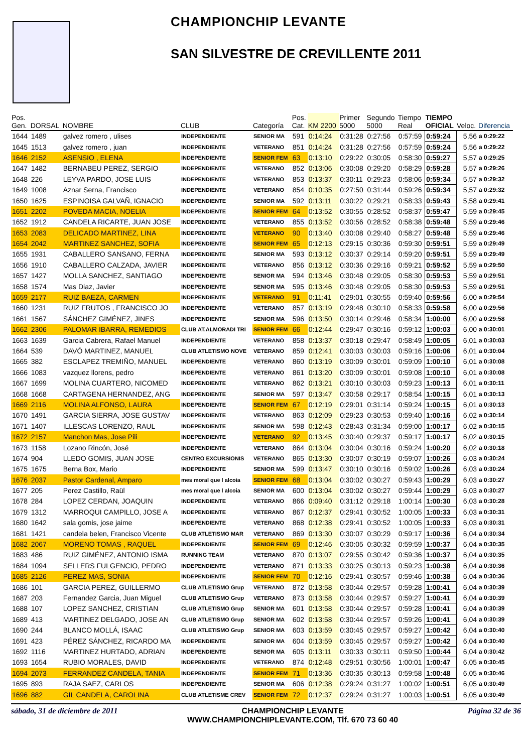CHAMPIONCHIP LEVANTE
SAN SILVESTRE DE CREVILLENTE 2011
| Pos. Gen. | DORSAL | NOMBRE | CLUB | Categoría | Pos. Cat. | KM 2200 | Primer 5000 | Segundo 5000 | Tiempo Real | TIEMPO OFICIAL | Veloc. | Diferencia |
| --- | --- | --- | --- | --- | --- | --- | --- | --- | --- | --- | --- | --- |
| 1644 | 1489 | galvez romero , ulises | INDEPENDIENTE | SENIOR MA | 591 | 0:14:24 | 0:31:28 | 0:27:56 | 0:57:59 | 0:59:24 | 5,56 | a 0:29:22 |
| 1645 | 1513 | galvez romero , juan | INDEPENDIENTE | VETERANO | 851 | 0:14:24 | 0:31:28 | 0:27:56 | 0:57:59 | 0:59:24 | 5,56 | a 0:29:22 |
| 1646 | 2152 | ASENSIO , ELENA | INDEPENDIENTE | SENIOR FEM | 63 | 0:13:10 | 0:29:22 | 0:30:05 | 0:58:30 | 0:59:27 | 5,57 | a 0:29:25 |
| 1647 | 1482 | BERNABEU PEREZ, SERGIO | INDEPENDIENTE | VETERANO | 852 | 0:13:06 | 0:30:08 | 0:29:20 | 0:58:29 | 0:59:28 | 5,57 | a 0:29:26 |
| 1648 | 226 | LEYVA PARDO, JOSE LUIS | INDEPENDIENTE | VETERANO | 853 | 0:13:37 | 0:30:11 | 0:29:23 | 0:58:06 | 0:59:34 | 5,57 | a 0:29:32 |
| 1649 | 1008 | Aznar Serna, Francisco | INDEPENDIENTE | VETERANO | 854 | 0:10:35 | 0:27:50 | 0:31:44 | 0:59:26 | 0:59:34 | 5,57 | a 0:29:32 |
| 1650 | 1625 | ESPINOISA GALVAÑ, IGNACIO | INDEPENDIENTE | SENIOR MA | 592 | 0:13:11 | 0:30:22 | 0:29:21 | 0:58:33 | 0:59:43 | 5,58 | a 0:29:41 |
| 1651 | 2202 | POVEDA MACIA, NOELIA | INDEPENDIENTE | SENIOR FEM | 64 | 0:13:52 | 0:30:55 | 0:28:52 | 0:58:37 | 0:59:47 | 5,59 | a 0:29:45 |
| 1652 | 1912 | CANDELA RICARTE, JUAN JOSE | INDEPENDIENTE | VETERANO | 855 | 0:13:52 | 0:30:56 | 0:28:52 | 0:58:38 | 0:59:48 | 5,59 | a 0:29:46 |
| 1653 | 2083 | DELICADO MARTINEZ, LINA | INDEPENDIENTE | VETERANO | 90 | 0:13:40 | 0:30:08 | 0:29:40 | 0:58:27 | 0:59:48 | 5,59 | a 0:29:46 |
| 1654 | 2042 | MARTINEZ SANCHEZ, SOFIA | INDEPENDIENTE | SENIOR FEM | 65 | 0:12:13 | 0:29:15 | 0:30:36 | 0:59:30 | 0:59:51 | 5,59 | a 0:29:49 |
| 1655 | 1931 | CABALLERO SANSANO, FERNA | INDEPENDIENTE | SENIOR MA | 593 | 0:13:12 | 0:30:37 | 0:29:14 | 0:59:20 | 0:59:51 | 5,59 | a 0:29:49 |
| 1656 | 1910 | CABALLERO CALZADA, JAVIER | INDEPENDIENTE | VETERANO | 856 | 0:13:12 | 0:30:36 | 0:29:16 | 0:59:21 | 0:59:52 | 5,59 | a 0:29:50 |
| 1657 | 1427 | MOLLA SANCHEZ, SANTIAGO | INDEPENDIENTE | SENIOR MA | 594 | 0:13:46 | 0:30:48 | 0:29:05 | 0:58:30 | 0:59:53 | 5,59 | a 0:29:51 |
| 1658 | 1574 | Mas Diaz, Javier | INDEPENDIENTE | SENIOR MA | 595 | 0:13:46 | 0:30:48 | 0:29:05 | 0:58:30 | 0:59:53 | 5,59 | a 0:29:51 |
| 1659 | 2177 | RUIZ BAEZA, CARMEN | INDEPENDIENTE | VETERANO | 91 | 0:11:41 | 0:29:01 | 0:30:55 | 0:59:40 | 0:59:56 | 6,00 | a 0:29:54 |
| 1660 | 1231 | RUIZ FRUTOS , FRANCISCO JO | INDEPENDIENTE | VETERANO | 857 | 0:13:19 | 0:29:48 | 0:30:10 | 0:58:33 | 0:59:58 | 6,00 | a 0:29:56 |
| 1661 | 1567 | SÁNCHEZ GIMÉNEZ, JINES | INDEPENDIENTE | SENIOR MA | 596 | 0:13:50 | 0:30:14 | 0:29:46 | 0:58:34 | 1:00:00 | 6,00 | a 0:29:58 |
| 1662 | 2306 | PALOMAR IBARRA, REMEDIOS | CLUB AT.ALMORADI TRI | SENIOR FEM | 66 | 0:12:44 | 0:29:47 | 0:30:16 | 0:59:12 | 1:00:03 | 6,00 | a 0:30:01 |
| 1663 | 1639 | Garcia Cabrera, Rafael Manuel | INDEPENDIENTE | VETERANO | 858 | 0:13:37 | 0:30:18 | 0:29:47 | 0:58:49 | 1:00:05 | 6,01 | a 0:30:03 |
| 1664 | 539 | DAVÓ MARTINEZ, MANUEL | CLUB ATLETISMO NOVE | VETERANO | 859 | 0:12:41 | 0:30:03 | 0:30:03 | 0:59:16 | 1:00:06 | 6,01 | a 0:30:04 |
| 1665 | 382 | ESCLAPEZ TREMIÑO, MANUEL | INDEPENDIENTE | VETERANO | 860 | 0:13:19 | 0:30:09 | 0:30:01 | 0:59:09 | 1:00:10 | 6,01 | a 0:30:08 |
| 1666 | 1083 | vazquez llorens, pedro | INDEPENDIENTE | VETERANO | 861 | 0:13:20 | 0:30:09 | 0:30:01 | 0:59:08 | 1:00:10 | 6,01 | a 0:30:08 |
| 1667 | 1699 | MOLINA CUARTERO, NICOMED | INDEPENDIENTE | VETERANO | 862 | 0:13:21 | 0:30:10 | 0:30:03 | 0:59:23 | 1:00:13 | 6,01 | a 0:30:11 |
| 1668 | 1668 | CARTAGENA HERNANDEZ, ANG | INDEPENDIENTE | SENIOR MA | 597 | 0:13:47 | 0:30:58 | 0:29:17 | 0:58:54 | 1:00:15 | 6,01 | a 0:30:13 |
| 1669 | 2116 | MOLINA ALFONSO, LAURA | INDEPENDIENTE | SENIOR FEM | 67 | 0:12:19 | 0:29:01 | 0:31:14 | 0:59:24 | 1:00:15 | 6,01 | a 0:30:13 |
| 1670 | 1491 | GARCIA SIERRA, JOSE GUSTAV | INDEPENDIENTE | VETERANO | 863 | 0:12:09 | 0:29:23 | 0:30:53 | 0:59:40 | 1:00:16 | 6,02 | a 0:30:14 |
| 1671 | 1407 | ILLESCAS LORENZO, RAUL | INDEPENDIENTE | SENIOR MA | 598 | 0:12:43 | 0:28:43 | 0:31:34 | 0:59:00 | 1:00:17 | 6,02 | a 0:30:15 |
| 1672 | 2157 | Manchon Mas, Jose Pili | INDEPENDIENTE | VETERANO | 92 | 0:13:45 | 0:30:40 | 0:29:37 | 0:59:17 | 1:00:17 | 6,02 | a 0:30:15 |
| 1673 | 1158 | Lozano Rincón, José | INDEPENDIENTE | VETERANO | 864 | 0:13:04 | 0:30:04 | 0:30:16 | 0:59:24 | 1:00:20 | 6,02 | a 0:30:18 |
| 1674 | 904 | LLEDO GOMIS, JUAN JOSE | CENTRO EXCURSIONIS | VETERANO | 865 | 0:13:30 | 0:30:07 | 0:30:19 | 0:59:07 | 1:00:26 | 6,03 | a 0:30:24 |
| 1675 | 1675 | Berna Box, Mario | INDEPENDIENTE | SENIOR MA | 599 | 0:13:47 | 0:30:10 | 0:30:16 | 0:59:02 | 1:00:26 | 6,03 | a 0:30:24 |
| 1676 | 2037 | Pastor Cardenal, Amparo | mes moral que l alcoia | SENIOR FEM | 68 | 0:13:04 | 0:30:02 | 0:30:27 | 0:59:43 | 1:00:29 | 6,03 | a 0:30:27 |
| 1677 | 205 | Perez Castillo, Raül | mes moral que l alcoia | SENIOR MA | 600 | 0:13:04 | 0:30:02 | 0:30:27 | 0:59:44 | 1:00:29 | 6,03 | a 0:30:27 |
| 1678 | 284 | LOPEZ CERDAN, JOAQUIN | INDEPENDIENTE | VETERANO | 866 | 0:09:40 | 0:31:12 | 0:29:18 | 1:00:14 | 1:00:30 | 6,03 | a 0:30:28 |
| 1679 | 1312 | MARROQUI CAMPILLO, JOSE A | INDEPENDIENTE | VETERANO | 867 | 0:12:37 | 0:29:41 | 0:30:52 | 1:00:05 | 1:00:33 | 6,03 | a 0:30:31 |
| 1680 | 1642 | sala gomis, jose jaime | INDEPENDIENTE | VETERANO | 868 | 0:12:38 | 0:29:41 | 0:30:52 | 1:00:05 | 1:00:33 | 6,03 | a 0:30:31 |
| 1681 | 1421 | candela belen, Francisco Vicente | CLUB ATLETISMO MAR | VETERANO | 869 | 0:13:30 | 0:30:07 | 0:30:29 | 0:59:17 | 1:00:36 | 6,04 | a 0:30:34 |
| 1682 | 2067 | MORENO TOMAS , RAQUEL | INDEPENDIENTE | SENIOR FEM | 69 | 0:12:46 | 0:30:05 | 0:30:32 | 0:59:59 | 1:00:37 | 6,04 | a 0:30:35 |
| 1683 | 486 | RUIZ GIMÉNEZ, ANTONIO ISMA | RUNNING TEAM | VETERANO | 870 | 0:13:07 | 0:29:55 | 0:30:42 | 0:59:36 | 1:00:37 | 6,04 | a 0:30:35 |
| 1684 | 1094 | SELLERS FULGENCIO, PEDRO | INDEPENDIENTE | VETERANO | 871 | 0:13:33 | 0:30:25 | 0:30:13 | 0:59:23 | 1:00:38 | 6,04 | a 0:30:36 |
| 1685 | 2126 | PEREZ MAS, SONIA | INDEPENDIENTE | SENIOR FEM | 70 | 0:12:16 | 0:29:41 | 0:30:57 | 0:59:46 | 1:00:38 | 6,04 | a 0:30:36 |
| 1686 | 101 | GARCIA PEREZ, GUILLERMO | CLUB ATLETISMO Grup | VETERANO | 872 | 0:13:58 | 0:30:44 | 0:29:57 | 0:59:28 | 1:00:41 | 6,04 | a 0:30:39 |
| 1687 | 203 | Fernandez Garcia, Juan Miguel | CLUB ATLETISMO Grup | VETERANO | 873 | 0:13:58 | 0:30:44 | 0:29:57 | 0:59:27 | 1:00:41 | 6,04 | a 0:30:39 |
| 1688 | 107 | LOPEZ SANCHEZ, CRISTIAN | CLUB ATLETISMO Grup | SENIOR MA | 601 | 0:13:58 | 0:30:44 | 0:29:57 | 0:59:28 | 1:00:41 | 6,04 | a 0:30:39 |
| 1689 | 413 | MARTINEZ DELGADO, JOSE AN | CLUB ATLETISMO Grup | SENIOR MA | 602 | 0:13:58 | 0:30:44 | 0:29:57 | 0:59:26 | 1:00:41 | 6,04 | a 0:30:39 |
| 1690 | 244 | BLANCO MOLLÁ, ISAAC | CLUB ATLETISMO Grup | SENIOR MA | 603 | 0:13:59 | 0:30:45 | 0:29:57 | 0:59:27 | 1:00:42 | 6,04 | a 0:30:40 |
| 1691 | 423 | PÉREZ SÁNCHEZ, RICARDO MA | INDEPENDIENTE | SENIOR MA | 604 | 0:13:59 | 0:30:45 | 0:29:57 | 0:59:27 | 1:00:42 | 6,04 | a 0:30:40 |
| 1692 | 1116 | MARTINEZ HURTADO, ADRIAN | INDEPENDIENTE | SENIOR MA | 605 | 0:13:11 | 0:30:33 | 0:30:11 | 0:59:50 | 1:00:44 | 6,04 | a 0:30:42 |
| 1693 | 1654 | RUBIO MORALES, DAVID | INDEPENDIENTE | VETERANO | 874 | 0:12:48 | 0:29:51 | 0:30:56 | 1:00:01 | 1:00:47 | 6,05 | a 0:30:45 |
| 1694 | 2073 | FERRANDEZ CANDELA, TANIA | INDEPENDIENTE | SENIOR FEM | 71 | 0:13:36 | 0:30:35 | 0:30:13 | 0:59:58 | 1:00:48 | 6,05 | a 0:30:46 |
| 1695 | 893 | RAJA SAEZ, CARLOS | INDEPENDIENTE | SENIOR MA | 606 | 0:12:38 | 0:29:24 | 0:31:27 | 1:00:02 | 1:00:51 | 6,05 | a 0:30:49 |
| 1696 | 882 | GIL CANDELA, CAROLINA | CLUB ATLETISME CREV | SENIOR FEM | 72 | 0:12:37 | 0:29:24 | 0:31:27 | 1:00:03 | 1:00:51 | 6,05 | a 0:30:49 |
sábado, 31 de diciembre de 2011 CHAMPIONCHIP LEVANTE
WWW.CHAMPIONCHIPLEVANTE.COM, Tlf. 670 73 60 40 Página 32 de 36